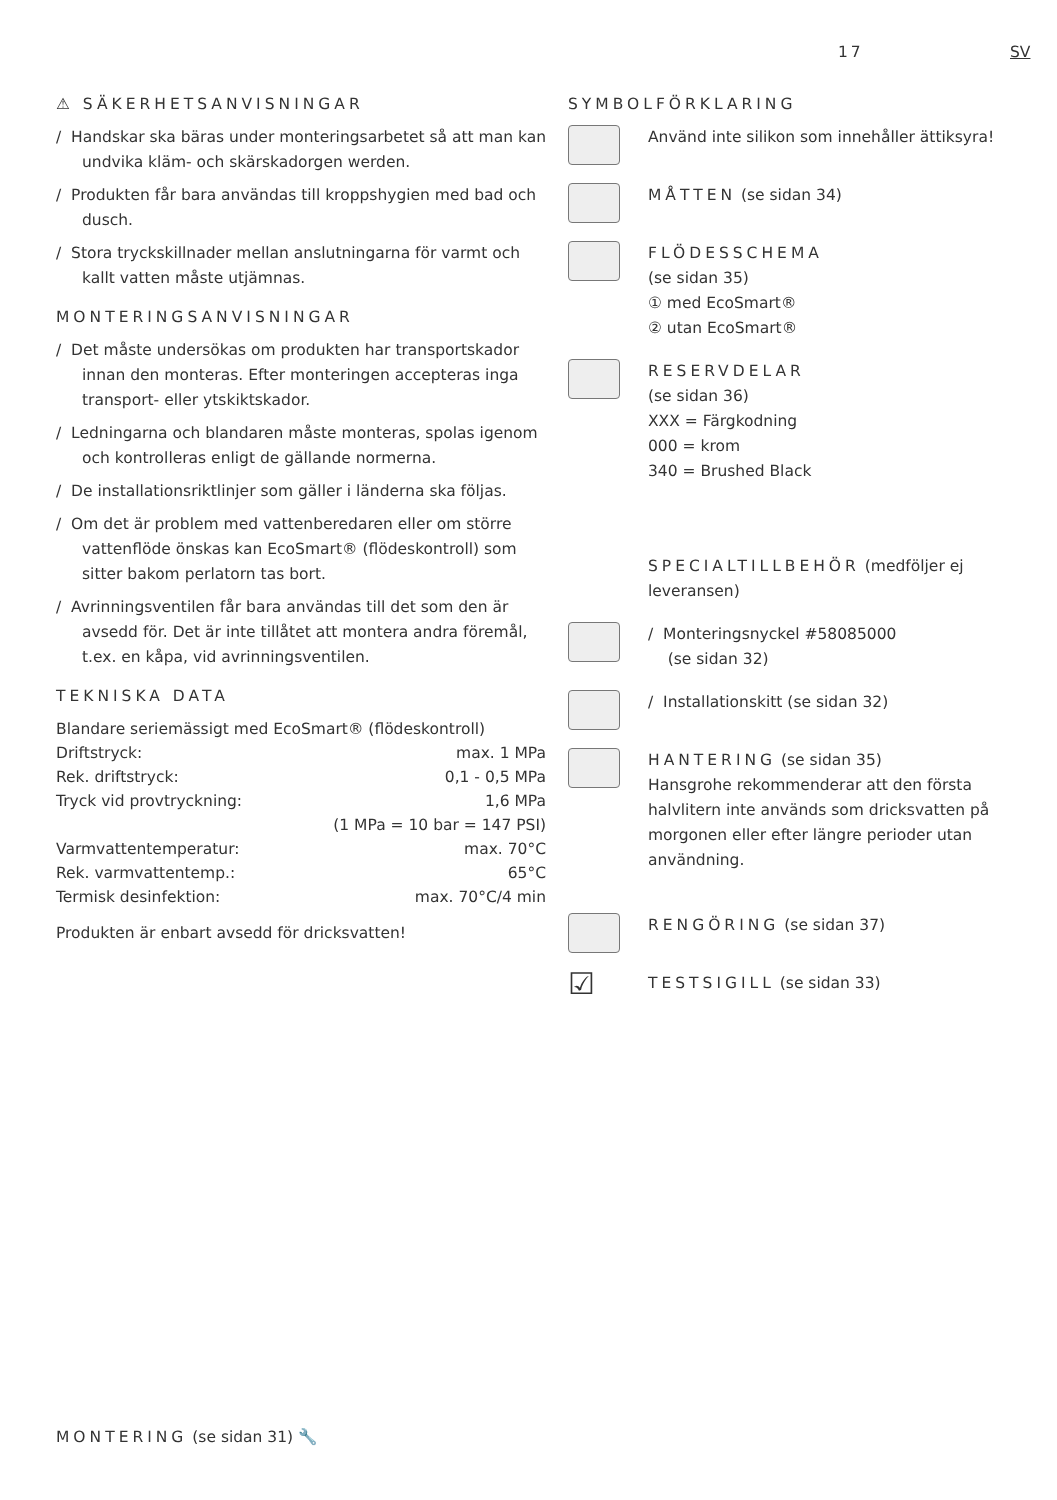17 SV
⚠ SÄKERHETSANVISNINGAR
/ Handskar ska bäras under monteringsarbetet så att man kan undvika kläm- och skärskadorgen werden.
/ Produkten får bara användas till kroppshygien med bad och dusch.
/ Stora tryckskillnader mellan anslutningarna för varmt och kallt vatten måste utjämnas.
MONTERINGSANVISNINGAR
/ Det måste undersökas om produkten har transportskador innan den monteras. Efter monteringen accepteras inga transport- eller ytskiktskador.
/ Ledningarna och blandaren måste monteras, spolas igenom och kontrolleras enligt de gällande normerna.
/ De installationsriktlinjer som gäller i länderna ska följas.
/ Om det är problem med vattenberedaren eller om större vattenflöde önskas kan EcoSmart® (flödeskontroll) som sitter bakom perlatorn tas bort.
/ Avrinningsventilen får bara användas till det som den är avsedd för. Det är inte tillåtet att montera andra föremål, t.ex. en kåpa, vid avrinningsventilen.
TEKNISKA DATA
| Blandare seriemässigt med EcoSmart® (flödeskontroll) | |
| Driftstryck: | max. 1 MPa |
| Rek. driftstryck: | 0,1 - 0,5 MPa |
| Tryck vid provtryckning: | 1,6 MPa |
| | (1 MPa = 10 bar = 147 PSI) |
| Varmvattentemperatur: | max. 70°C |
| Rek. varmvattentemp.: | 65°C |
| Termisk desinfektion: | max. 70°C/4 min |
Produkten är enbart avsedd för dricksvatten!
SYMBOLFÖRKLARING
Använd inte silikon som innehåller ättiksyra!
MÅTTEN (se sidan 34)
FLÖDESSCHEMA
(se sidan 35)
① med EcoSmart®
② utan EcoSmart®
RESERVDELAR
(se sidan 36)
XXX = Färgkodning
000 = krom
340 = Brushed Black
SPECIALTILLBEHÖR (medföljer ej leveransen)
/ Monteringsnyckel #58085000
(se sidan 32)
/ Installationskitt (se sidan 32)
HANTERING (se sidan 35)
Hansgrohe rekommenderar att den första halvlitern inte används som dricksvatten på morgonen eller efter längre perioder utan användning.
RENGÖRING (se sidan 37)
☑
TESTSIGILL (se sidan 33)
MONTERING (se sidan 31) 🔧